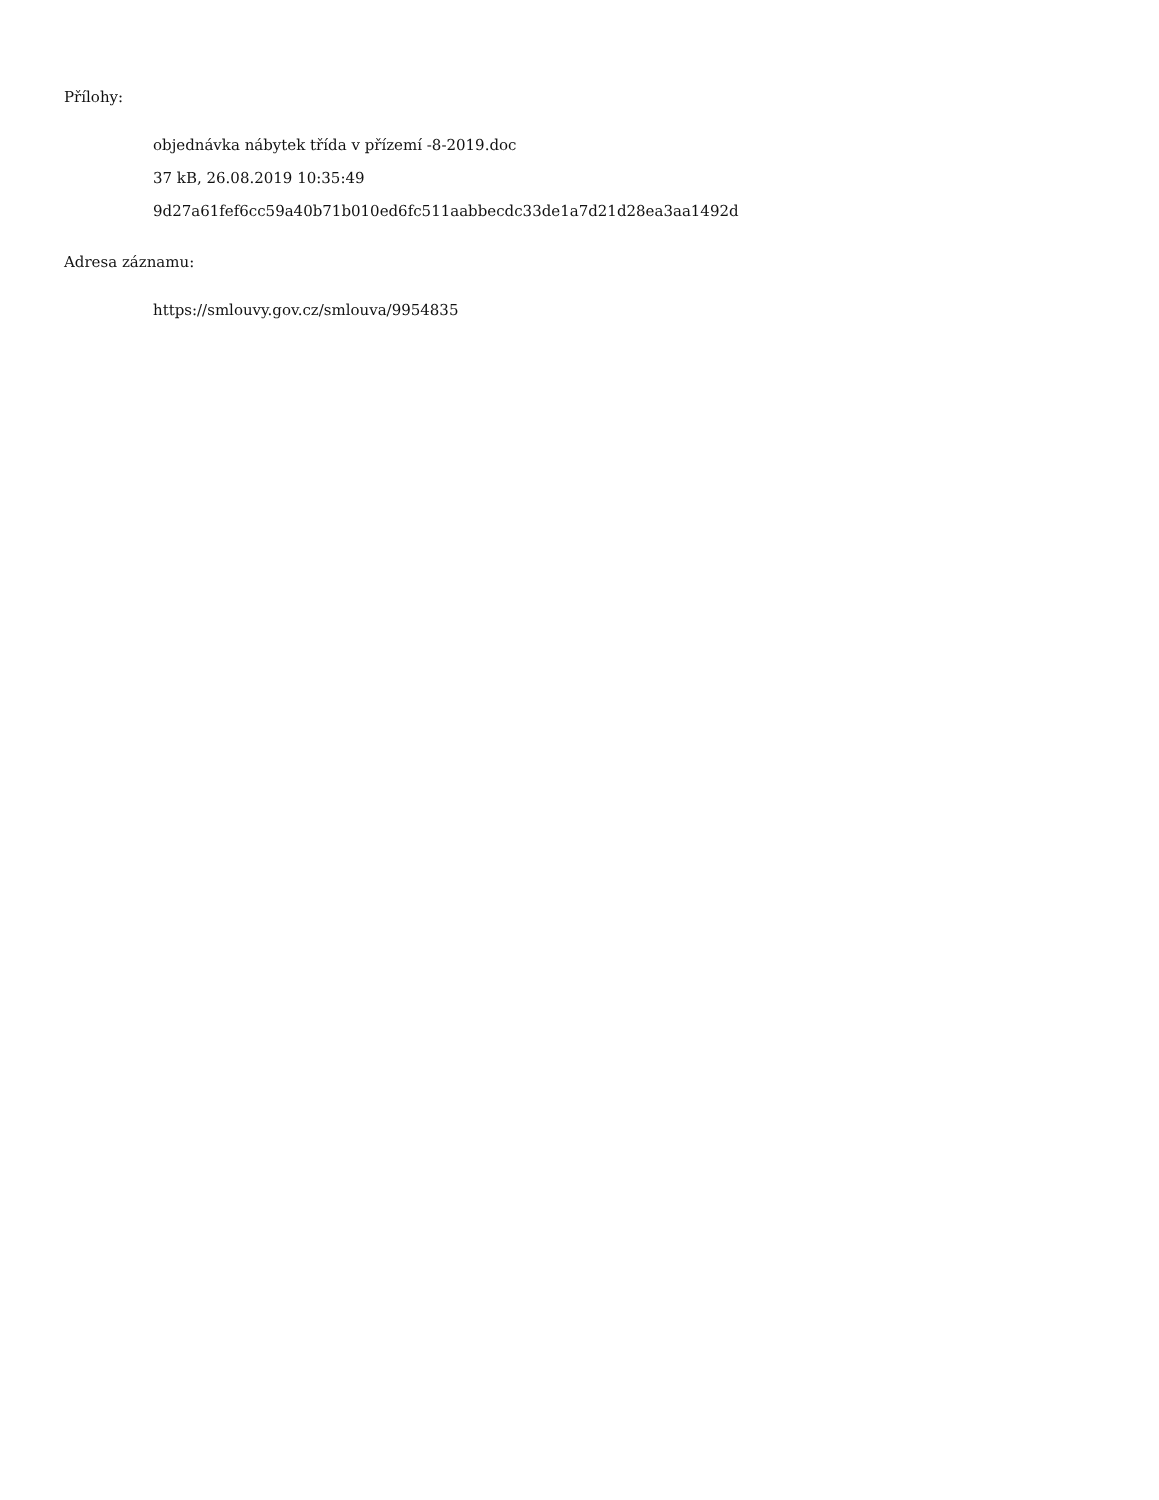Přílohy:
objednávka nábytek třída v přízemí -8-2019.doc
37 kB, 26.08.2019 10:35:49
9d27a61fef6cc59a40b71b010ed6fc511aabbecdc33de1a7d21d28ea3aa1492d
Adresa záznamu:
https://smlouvy.gov.cz/smlouva/9954835